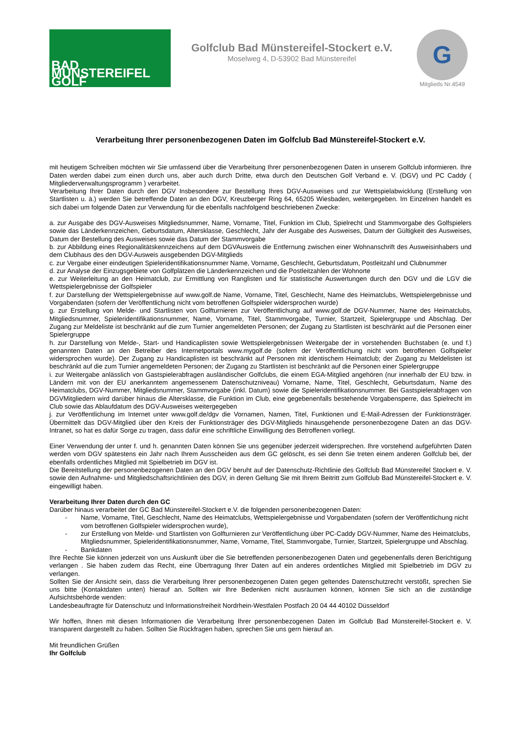BAD MÜNSTEREIFEL GOLF
Golfclub Bad Münstereifel-Stockert e.V.
Moselweg 4, D-53902 Bad Münstereifel
G
Mitglieds Nr.4549
Verarbeitung Ihrer personenbezogenen Daten im Golfclub Bad Münstereifel-Stockert e.V.
mit heutigem Schreiben möchten wir Sie umfassend über die Verarbeitung Ihrer personenbezogenen Daten in unserem Golfclub informieren. Ihre Daten werden dabei zum einen durch uns, aber auch durch Dritte, etwa durch den Deutschen Golf Verband e. V. (DGV) und PC Caddy ( Mitgliederverwaltungsprogramm ) verarbeitet.
Verarbeitung Ihrer Daten durch den DGV Insbesondere zur Bestellung Ihres DGV-Ausweises und zur Wettspielabwicklung (Erstellung von Startlisten u. ä.) werden Sie betreffende Daten an den DGV, Kreuzberger Ring 64, 65205 Wiesbaden, weitergegeben. Im Einzelnen handelt es sich dabei um folgende Daten zur Verwendung für die ebenfalls nachfolgend beschriebenen Zwecke:
a. zur Ausgabe des DGV-Ausweises Mitgliedsnummer, Name, Vorname, Titel, Funktion im Club, Spielrecht und Stammvorgabe des Golfspielers sowie das Länderkennzeichen, Geburtsdatum, Altersklasse, Geschlecht, Jahr der Ausgabe des Ausweises, Datum der Gültigkeit des Ausweises, Datum der Bestellung des Ausweises sowie das Datum der Stammvorgabe
b. zur Abbildung eines Regionalitätskennzeichens auf dem DGVAusweis die Entfernung zwischen einer Wohnanschrift des Ausweisinhabers und dem Clubhaus des den DGV-Ausweis ausgebenden DGV-Mitglieds
c. zur Vergabe einer eindeutigen Spieleridentifikationsnummer Name, Vorname, Geschlecht, Geburtsdatum, Postleitzahl und Clubnummer
d. zur Analyse der Einzugsgebiete von Golfplätzen die Länderkennzeichen und die Postleitzahlen der Wohnorte
e. zur Weiterleitung an den Heimatclub, zur Ermittlung von Ranglisten und für statistische Auswertungen durch den DGV und die LGV die Wettspielergebnisse der Golfspieler
f. zur Darstellung der Wettspielergebnisse auf www.golf.de Name, Vorname, Titel, Geschlecht, Name des Heimatclubs, Wettspielergebnisse und Vorgabendaten (sofern der Veröffentlichung nicht vom betroffenen Golfspieler widersprochen wurde)
g. zur Erstellung von Melde- und Startlisten von Golfturnieren zur Veröffentlichung auf www.golf.de DGV-Nummer, Name des Heimatclubs, Mitgliedsnummer, Spieleridentifikationsnummer, Name, Vorname, Titel, Stammvorgabe, Turnier, Startzeit, Spielergruppe und Abschlag. Der Zugang zur Meldeliste ist beschränkt auf die zum Turnier angemeldeten Personen; der Zugang zu Startlisten ist beschränkt auf die Personen einer Spielergruppe
h. zur Darstellung von Melde-, Start- und Handicaplisten sowie Wettspielergebnissen Weitergabe der in vorstehenden Buchstaben (e. und f.) genannten Daten an den Betreiber des Internetportals www.mygolf.de (sofern der Veröffentlichung nicht vom betroffenen Golfspieler widersprochen wurde). Der Zugang zu Handicaplisten ist beschränkt auf Personen mit identischem Heimatclub; der Zugang zu Meldelisten ist beschränkt auf die zum Turnier angemeldeten Personen; der Zugang zu Startlisten ist beschränkt auf die Personen einer Spielergruppe
i. zur Weitergabe anlässlich von Gastspielerabfragen ausländischer Golfclubs, die einem EGA-Mitglied angehören (nur innerhalb der EU bzw. in Ländern mit von der EU anerkanntem angemessenem Datenschutzniveau) Vorname, Name, Titel, Geschlecht, Geburtsdatum, Name des Heimatclubs, DGV-Nummer, Mitgliedsnummer, Stammvorgabe (inkl. Datum) sowie die Spieleridentifikationsnummer. Bei Gastspielerabfragen von DGVMitgliedern wird darüber hinaus die Altersklasse, die Funktion im Club, eine gegebenenfalls bestehende Vorgabensperre, das Spielrecht im Club sowie das Ablaufdatum des DGV-Ausweises weitergegeben
j. zur Veröffentlichung im Internet unter www.golf.de/dgv die Vornamen, Namen, Titel, Funktionen und E-Mail-Adressen der Funktionsträger. Übermittelt das DGV-Mitglied über den Kreis der Funktionsträger des DGV-Mitglieds hinausgehende personenbezogene Daten an das DGV-Intranet, so hat es dafür Sorge zu tragen, dass dafür eine schriftliche Einwilligung des Betroffenen vorliegt.
Einer Verwendung der unter f. und h. genannten Daten können Sie uns gegenüber jederzeit widersprechen. Ihre vorstehend aufgeführten Daten werden vom DGV spätestens ein Jahr nach Ihrem Ausscheiden aus dem GC gelöscht, es sei denn Sie treten einem anderen Golfclub bei, der ebenfalls ordentliches Mitglied mit Spielbetrieb im DGV ist.
Die Bereitstellung der personenbezogenen Daten an den DGV beruht auf der Datenschutz-Richtlinie des Golfclub Bad Münstereifel Stockert e. V. sowie den Aufnahme- und Mitgliedschaftsrichtlinien des DGV, in deren Geltung Sie mit Ihrem Beitritt zum Golfclub Bad Münstereifel-Stockert e. V. eingewilligt haben.
Verarbeitung Ihrer Daten durch den GC
Darüber hinaus verarbeitet der GC Bad Münstereifel-Stockert e.V. die folgenden personenbezogenen Daten:
- Name, Vorname, Titel, Geschlecht, Name des Heimatclubs, Wettspielergebnisse und Vorgabendaten (sofern der Veröffentlichung nicht vom betroffenen Golfspieler widersprochen wurde),
- zur Erstellung von Melde- und Startlisten von Golfturnieren zur Veröffentlichung über PC-Caddy DGV-Nummer, Name des Heimatclubs, Mitgliedsnummer, Spieleridentifikationsnummer, Name, Vorname, Titel, Stammvorgabe, Turnier, Startzeit, Spielergruppe und Abschlag.
- Bankdaten
Ihre Rechte Sie können jederzeit von uns Auskunft über die Sie betreffenden personenbezogenen Daten und gegebenenfalls deren Berichtigung verlangen . Sie haben zudem das Recht, eine Übertragung Ihrer Daten auf ein anderes ordentliches Mitglied mit Spielbetrieb im DGV zu verlangen.
Sollten Sie der Ansicht sein, dass die Verarbeitung Ihrer personenbezogenen Daten gegen geltendes Datenschutzrecht verstößt, sprechen Sie uns bitte (Kontaktdaten unten) hierauf an. Sollten wir Ihre Bedenken nicht ausräumen können, können Sie sich an die zuständige Aufsichtsbehörde wenden:
Landesbeauftragte für Datenschutz und Informationsfreiheit Nordrhein-Westfalen Postfach 20 04 44 40102 Düsseldorf
Wir hoffen, Ihnen mit diesen Informationen die Verarbeitung Ihrer personenbezogenen Daten im Golfclub Bad Münstereifel-Stockert e. V. transparent dargestellt zu haben. Sollten Sie Rückfragen haben, sprechen Sie uns gern hierauf an.
Mit freundlichen Grüßen
Ihr Golfclub